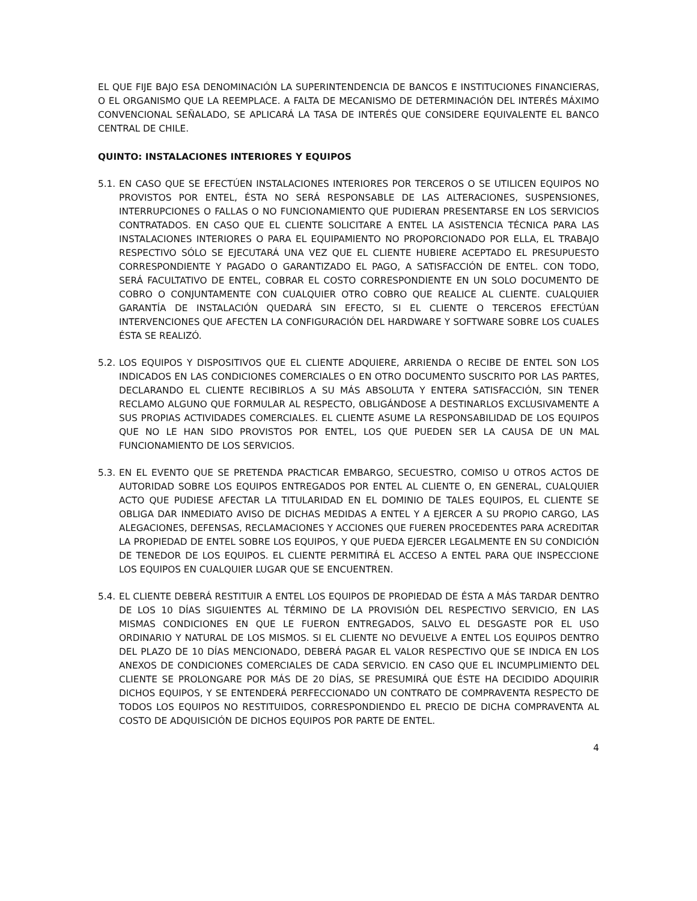EL QUE FIJE BAJO ESA DENOMINACIÓN LA SUPERINTENDENCIA DE BANCOS E INSTITUCIONES FINANCIERAS, O EL ORGANISMO QUE LA REEMPLACE. A FALTA DE MECANISMO DE DETERMINACIÓN DEL INTERÉS MÁXIMO CONVENCIONAL SEÑALADO, SE APLICARÁ LA TASA DE INTERÉS QUE CONSIDERE EQUIVALENTE EL BANCO CENTRAL DE CHILE.
QUINTO: INSTALACIONES INTERIORES Y EQUIPOS
5.1.
EN CASO QUE SE EFECTÚEN INSTALACIONES INTERIORES POR TERCEROS O SE UTILICEN EQUIPOS NO PROVISTOS POR ENTEL, ÉSTA NO SERÁ RESPONSABLE DE LAS ALTERACIONES, SUSPENSIONES, INTERRUPCIONES O FALLAS O NO FUNCIONAMIENTO QUE PUDIERAN PRESENTARSE EN LOS SERVICIOS CONTRATADOS. EN CASO QUE EL CLIENTE SOLICITARE A ENTEL LA ASISTENCIA TÉCNICA PARA LAS INSTALACIONES INTERIORES O PARA EL EQUIPAMIENTO NO PROPORCIONADO POR ELLA, EL TRABAJO RESPECTIVO SÓLO SE EJECUTARÁ UNA VEZ QUE EL CLIENTE HUBIERE ACEPTADO EL PRESUPUESTO CORRESPONDIENTE Y PAGADO O GARANTIZADO EL PAGO, A SATISFACCIÓN DE ENTEL. CON TODO, SERÁ FACULTATIVO DE ENTEL, COBRAR EL COSTO CORRESPONDIENTE EN UN SOLO DOCUMENTO DE COBRO O CONJUNTAMENTE CON CUALQUIER OTRO COBRO QUE REALICE AL CLIENTE. CUALQUIER GARANTÍA DE INSTALACIÓN QUEDARÁ SIN EFECTO, SI EL CLIENTE O TERCEROS EFECTÚAN INTERVENCIONES QUE AFECTEN LA CONFIGURACIÓN DEL HARDWARE Y SOFTWARE SOBRE LOS CUALES ÉSTA SE REALIZÓ.
5.2.
LOS EQUIPOS Y DISPOSITIVOS QUE EL CLIENTE ADQUIERE, ARRIENDA O RECIBE DE ENTEL SON LOS INDICADOS EN LAS CONDICIONES COMERCIALES O EN OTRO DOCUMENTO SUSCRITO POR LAS PARTES, DECLARANDO EL CLIENTE RECIBIRLOS A SU MÁS ABSOLUTA Y ENTERA SATISFACCIÓN, SIN TENER RECLAMO ALGUNO QUE FORMULAR AL RESPECTO, OBLIGÁNDOSE A DESTINARLOS EXCLUSIVAMENTE A SUS PROPIAS ACTIVIDADES COMERCIALES. EL CLIENTE ASUME LA RESPONSABILIDAD DE LOS EQUIPOS QUE NO LE HAN SIDO PROVISTOS POR ENTEL, LOS QUE PUEDEN SER LA CAUSA DE UN MAL FUNCIONAMIENTO DE LOS SERVICIOS.
5.3.
EN EL EVENTO QUE SE PRETENDA PRACTICAR EMBARGO, SECUESTRO, COMISO U OTROS ACTOS DE AUTORIDAD SOBRE LOS EQUIPOS ENTREGADOS POR ENTEL AL CLIENTE O, EN GENERAL, CUALQUIER ACTO QUE PUDIESE AFECTAR LA TITULARIDAD EN EL DOMINIO DE TALES EQUIPOS, EL CLIENTE SE OBLIGA DAR INMEDIATO AVISO DE DICHAS MEDIDAS A ENTEL Y A EJERCER A SU PROPIO CARGO, LAS ALEGACIONES, DEFENSAS, RECLAMACIONES Y ACCIONES QUE FUEREN PROCEDENTES PARA ACREDITAR LA PROPIEDAD DE ENTEL SOBRE LOS EQUIPOS, Y QUE PUEDA EJERCER LEGALMENTE EN SU CONDICIÓN DE TENEDOR DE LOS EQUIPOS. EL CLIENTE PERMITIRÁ EL ACCESO A ENTEL PARA QUE INSPECCIONE LOS EQUIPOS EN CUALQUIER LUGAR QUE SE ENCUENTREN.
5.4.
EL CLIENTE DEBERÁ RESTITUIR A ENTEL LOS EQUIPOS DE PROPIEDAD DE ÉSTA A MÁS TARDAR DENTRO DE LOS 10 DÍAS SIGUIENTES AL TÉRMINO DE LA PROVISIÓN DEL RESPECTIVO SERVICIO, EN LAS MISMAS CONDICIONES EN QUE LE FUERON ENTREGADOS, SALVO EL DESGASTE POR EL USO ORDINARIO Y NATURAL DE LOS MISMOS. SI EL CLIENTE NO DEVUELVE A ENTEL LOS EQUIPOS DENTRO DEL PLAZO DE 10 DÍAS MENCIONADO, DEBERÁ PAGAR EL VALOR RESPECTIVO QUE SE INDICA EN LOS ANEXOS DE CONDICIONES COMERCIALES DE CADA SERVICIO. EN CASO QUE EL INCUMPLIMIENTO DEL CLIENTE SE PROLONGARE POR MÁS DE 20 DÍAS, SE PRESUMIRÁ QUE ÉSTE HA DECIDIDO ADQUIRIR DICHOS EQUIPOS, Y SE ENTENDERÁ PERFECCIONADO UN CONTRATO DE COMPRAVENTA RESPECTO DE TODOS LOS EQUIPOS NO RESTITUIDOS, CORRESPONDIENDO EL PRECIO DE DICHA COMPRAVENTA AL COSTO DE ADQUISICIÓN DE DICHOS EQUIPOS POR PARTE DE ENTEL.
4